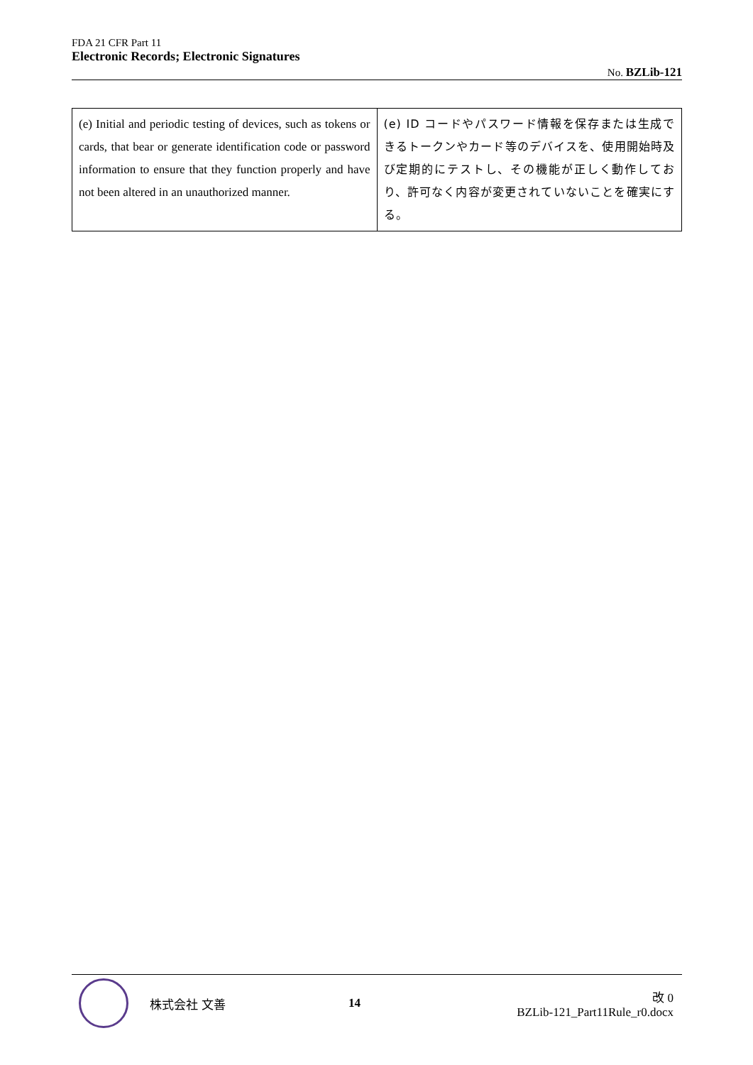FDA 21 CFR Part 11
Electronic Records; Electronic Signatures
No. BZLib-121
| (e) Initial and periodic testing of devices, such as tokens or cards, that bear or generate identification code or password information to ensure that they function properly and have not been altered in an unauthorized manner. | (e) ID コードやパスワード情報を保存または生成できるトークンやカード等のデバイスを、使用開始時及び定期的にテストし、その機能が正しく動作しており、許可なく内容が変更されていないことを確実にする。 |
株式会社 文善 14
改 0
BZLib-121_Part11Rule_r0.docx